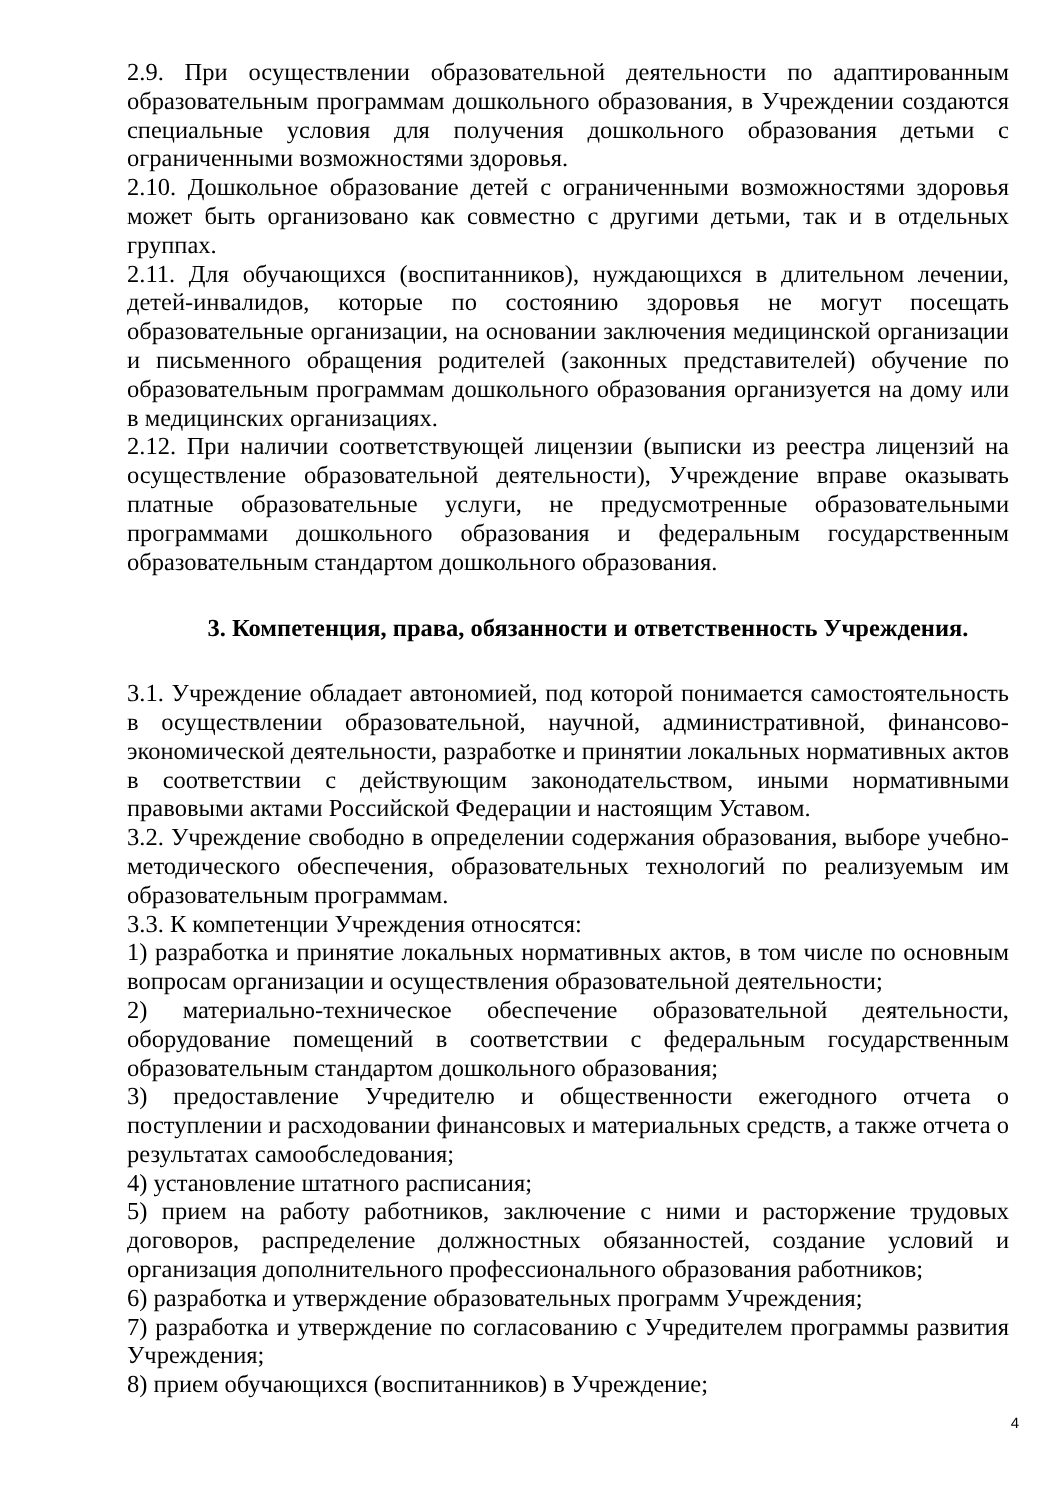2.9. При осуществлении образовательной деятельности по адаптированным образовательным программам дошкольного образования, в Учреждении создаются специальные условия для получения дошкольного образования детьми с ограниченными возможностями здоровья.
2.10. Дошкольное образование детей с ограниченными возможностями здоровья может быть организовано как совместно с другими детьми, так и в отдельных группах.
2.11. Для обучающихся (воспитанников), нуждающихся в длительном лечении, детей-инвалидов, которые по состоянию здоровья не могут посещать образовательные организации, на основании заключения медицинской организации и письменного обращения родителей (законных представителей) обучение по образовательным программам дошкольного образования организуется на дому или в медицинских организациях.
2.12. При наличии соответствующей лицензии (выписки из реестра лицензий на осуществление образовательной деятельности), Учреждение вправе оказывать платные образовательные услуги, не предусмотренные образовательными программами дошкольного образования и федеральным государственным образовательным стандартом дошкольного образования.
3. Компетенция, права, обязанности и ответственность Учреждения.
3.1. Учреждение обладает автономией, под которой понимается самостоятельность в осуществлении образовательной, научной, административной, финансово-экономической деятельности, разработке и принятии локальных нормативных актов в соответствии с действующим законодательством, иными нормативными правовыми актами Российской Федерации и настоящим Уставом.
3.2. Учреждение свободно в определении содержания образования, выборе учебно-методического обеспечения, образовательных технологий по реализуемым им образовательным программам.
3.3. К компетенции Учреждения относятся:
1) разработка и принятие локальных нормативных актов, в том числе по основным вопросам организации и осуществления образовательной деятельности;
2) материально-техническое обеспечение образовательной деятельности, оборудование помещений в соответствии с федеральным государственным образовательным стандартом дошкольного образования;
3) предоставление Учредителю и общественности ежегодного отчета о поступлении и расходовании финансовых и материальных средств, а также отчета о результатах самообследования;
4) установление штатного расписания;
5) прием на работу работников, заключение с ними и расторжение трудовых договоров, распределение должностных обязанностей, создание условий и организация дополнительного профессионального образования работников;
6) разработка и утверждение образовательных программ Учреждения;
7) разработка и утверждение по согласованию с Учредителем программы развития Учреждения;
8) прием обучающихся (воспитанников) в Учреждение;
4